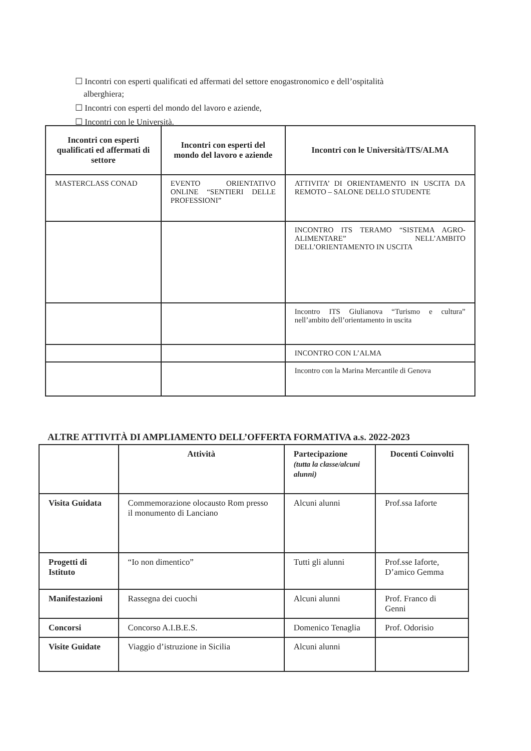☐ Incontri con esperti qualificati ed affermati del settore enogastronomico e dell’ospitalità
alberghiera;
☐ Incontri con esperti del mondo del lavoro e aziende,
☐ Incontri con le Università.
| Incontri con esperti qualificati ed affermati di settore | Incontri con esperti del mondo del lavoro e aziende | Incontri con le Università/ITS/ALMA |
| --- | --- | --- |
| MASTERCLASS CONAD | EVENTO ORIENTATIVO ONLINE “SENTIERI DELLE PROFESSIONI” | ATTIVITA’ DI ORIENTAMENTO IN USCITA DA REMOTO – SALONE DELLO STUDENTE |
| | | INCONTRO ITS TERAMO “SISTEMA AGRO-ALIMENTARE” NELL’AMBITO DELL’ORIENTAMENTO IN USCITA |
| | | Incontro ITS Giulianova “Turismo e cultura” nell’ambito dell’orientamento in uscita |
| | | INCONTRO CON L’ALMA |
| | | Incontro con la Marina Mercantile di Genova |
ALTRE ATTIVITÀ DI AMPLIAMENTO DELL’OFFERTA FORMATIVA a.s. 2022-2023
| | Attività | Partecipazione (tutta la classe/alcuni alunni) | Docenti Coinvolti |
| --- | --- | --- | --- |
| Visita Guidata | Commemorazione olocausto Rom presso il monumento di Lanciano | Alcuni alunni | Prof.ssa Iaforte |
| Progetti di Istituto | “Io non dimentico” | Tutti gli alunni | Prof.sse Iaforte, D’amico Gemma |
| Manifestazioni | Rassegna dei cuochi | Alcuni alunni | Prof. Franco di Genni |
| Concorsi | Concorso A.I.B.E.S. | Domenico Tenaglia | Prof. Odorisio |
| Visite Guidate | Viaggio d’istruzione in Sicilia | Alcuni alunni | |